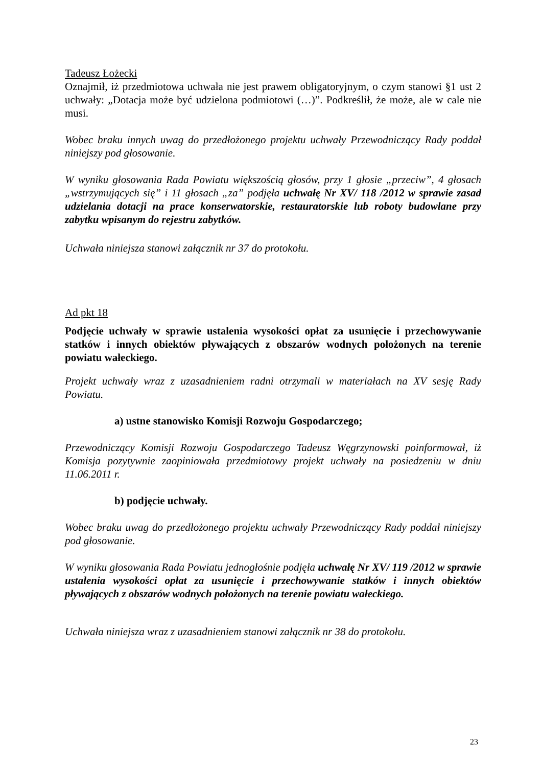Tadeusz Łożecki
Oznajmił, iż przedmiotowa uchwała nie jest prawem obligatoryjnym, o czym stanowi §1 ust 2 uchwały: „Dotacja może być udzielona podmiotowi (…)”. Podkreślił, że może, ale w cale nie musi.
Wobec braku innych uwag do przedłożonego projektu uchwały Przewodniczący Rady poddał niniejszy pod głosowanie.
W wyniku głosowania Rada Powiatu większością głosów, przy 1 głosie „przeciw”, 4 głosach „wstrzymujących się” i 11 głosach „za” podjęła uchwałę Nr XV/ 118 /2012 w sprawie zasad udzielania dotacji na prace konserwatorskie, restauratorskie lub roboty budowlane przy zabytku wpisanym do rejestru zabytków.
Uchwała niniejsza stanowi załącznik nr 37 do protokołu.
Ad pkt 18
Podjęcie uchwały w sprawie ustalenia wysokości opłat za usunięcie i przechowywanie statków i innych obiektów pływających z obszarów wodnych położonych na terenie powiatu wałeckiego.
Projekt uchwały wraz z uzasadnieniem radni otrzymali w materiałach na XV sesję Rady Powiatu.
a) ustne stanowisko Komisji Rozwoju Gospodarczego;
Przewodniczący Komisji Rozwoju Gospodarczego Tadeusz Węgrzynowski poinformował, iż Komisja pozytywnie zaopiniowała przedmiotowy projekt uchwały na posiedzeniu w dniu 11.06.2011 r.
b) podjęcie uchwały.
Wobec braku uwag do przedłożonego projektu uchwały Przewodniczący Rady poddał niniejszy pod głosowanie.
W wyniku głosowania Rada Powiatu jednogłośnie podjęła uchwałę Nr XV/ 119 /2012 w sprawie ustalenia wysokości opłat za usunięcie i przechowywanie statków i innych obiektów pływających z obszarów wodnych położonych na terenie powiatu wałeckiego.
Uchwała niniejsza wraz z uzasadnieniem stanowi załącznik nr 38 do protokołu.
23